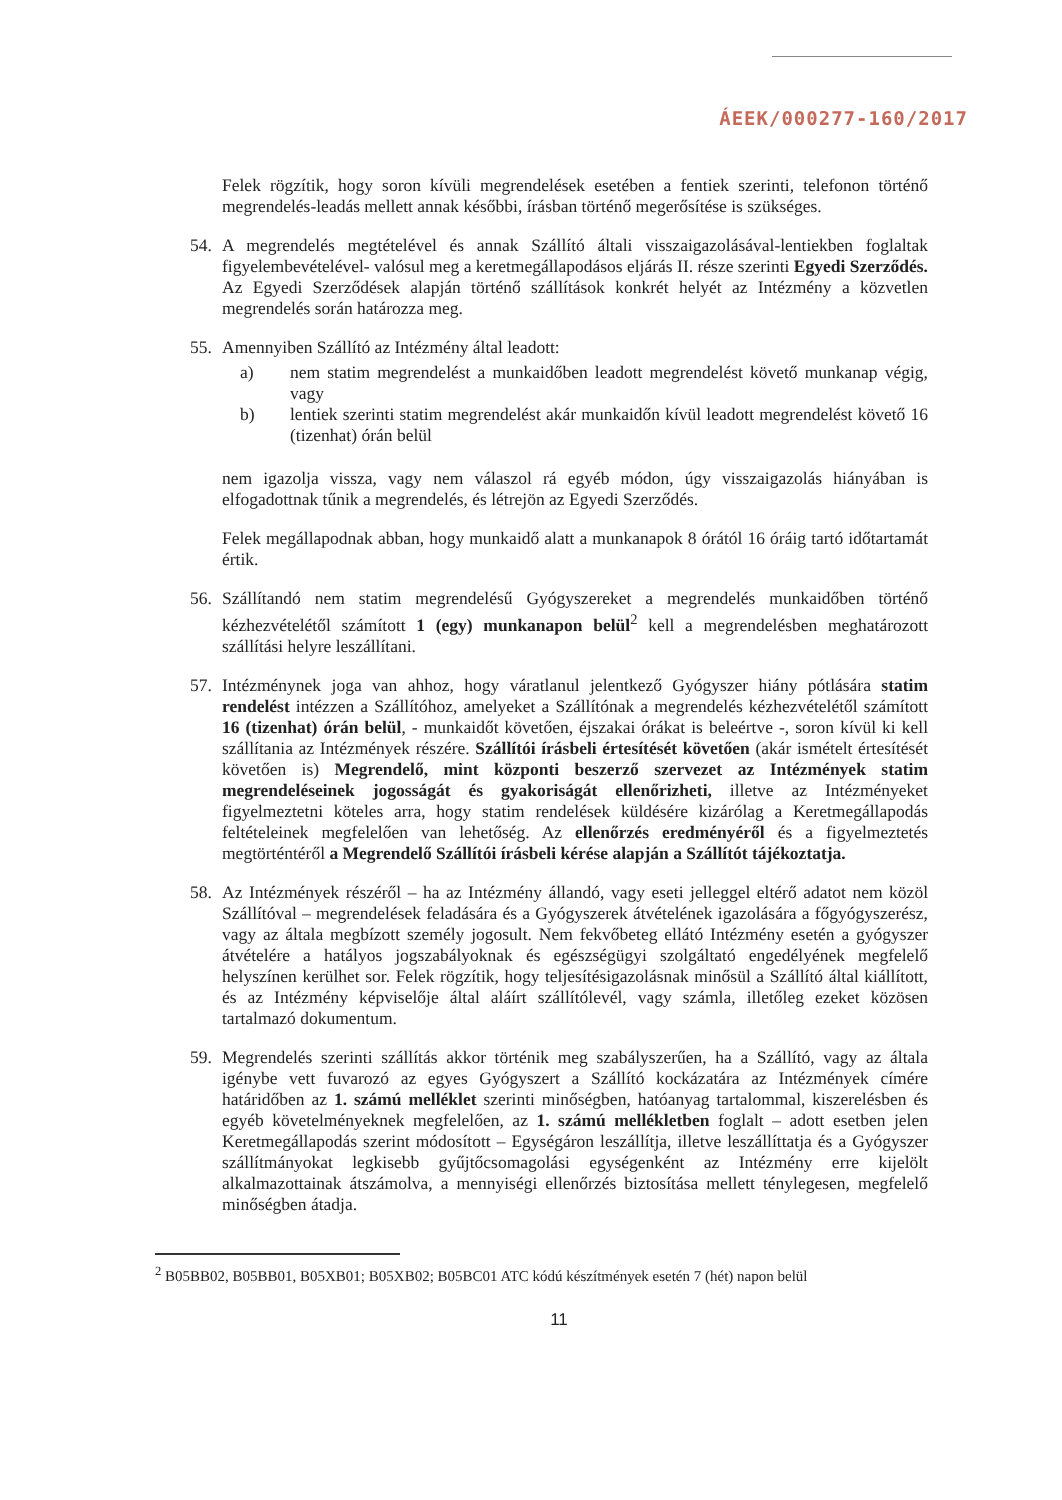ÁEEK/000277-160/2017
Felek rögzítik, hogy soron kívüli megrendelések esetében a fentiek szerinti, telefonon történő megrendelés-leadás mellett annak későbbi, írásban történő megerősítése is szükséges.
54. A megrendelés megtételével és annak Szállító általi visszaigazolásával-lentiekben foglaltak figyelembevételével- valósul meg a keretmegállapodásos eljárás II. része szerinti Egyedi Szerződés. Az Egyedi Szerződések alapján történő szállítások konkrét helyét az Intézmény a közvetlen megrendelés során határozza meg.
55. Amennyiben Szállító az Intézmény által leadott:
a) nem statim megrendelést a munkaidőben leadott megrendelést követő munkanap végig, vagy
b) lentiek szerinti statim megrendelést akár munkaidőn kívül leadott megrendelést követő 16 (tizenhat) órán belül
nem igazolja vissza, vagy nem válaszol rá egyéb módon, úgy visszaigazolás hiányában is elfogadottnak tűnik a megrendelés, és létrejön az Egyedi Szerződés.
Felek megállapodnak abban, hogy munkaidő alatt a munkanapok 8 órától 16 óráig tartó időtartamát értik.
56. Szállítandó nem statim megrendelésű Gyógyszereket a megrendelés munkaidőben történő kézhezvételétől számított 1 (egy) munkanapon belül<sup>2</sup> kell a megrendelésben meghatározott szállítási helyre leszállítani.
57. Intézménynek joga van ahhoz, hogy váratlanul jelentkező Gyógyszer hiány pótlására statim rendelést intézzen a Szállítóhoz, amelyeket a Szállítónak a megrendelés kézhezvételétől számított 16 (tizenhat) órán belül, - munkaidőt követően, éjszakai órákat is beleértve -, soron kívül ki kell szállítania az Intézmények részére. Szállítói írásbeli értesítését követően (akár ismételt értesítését követően is) Megrendelő, mint központi beszerző szervezet az Intézmények statim megrendeléseinek jogosságát és gyakoriságát ellenőrizheti, illetve az Intézményeket figyelmeztetni köteles arra, hogy statim rendelések küldésére kizárólag a Keretmegállapodás feltételeinek megfelelően van lehetőség. Az ellenőrzés eredményéről és a figyelmeztetés megtörténtéről a Megrendelő Szállítói írásbeli kérése alapján a Szállítót tájékoztatja.
58. Az Intézmények részéről – ha az Intézmény állandó, vagy eseti jelleggel eltérő adatot nem közöl Szállítóval – megrendelések feladására és a Gyógyszerek átvételének igazolására a főgyógyszerész, vagy az általa megbízott személy jogosult. Nem fekvőbeteg ellátó Intézmény esetén a gyógyszer átvételére a hatályos jogszabályoknak és egészségügyi szolgáltató engedélyének megfelelő helyszínen kerülhet sor. Felek rögzítik, hogy teljesítésigazolásnak minősül a Szállító által kiállított, és az Intézmény képviselője által aláírt szállítólevél, vagy számla, illetőleg ezeket közösen tartalmazó dokumentum.
59. Megrendelés szerinti szállítás akkor történik meg szabályszerűen, ha a Szállító, vagy az általa igénybe vett fuvarozó az egyes Gyógyszert a Szállító kockázatára az Intézmények címére határidőben az 1. számú melléklet szerinti minőségben, hatóanyag tartalommal, kiszerelésben és egyéb követelményeknek megfelelően, az 1. számú mellékletben foglalt – adott esetben jelen Keretmegállapodás szerint módosított – Egységáron leszállítja, illetve leszállíttatja és a Gyógyszer szállítmányokat legkisebb gyűjtőcsomagolási egységenként az Intézmény erre kijelölt alkalmazottainak átszámolva, a mennyiségi ellenőrzés biztosítása mellett ténylegesen, megfelelő minőségben átadja.
<sup>2</sup> B05BB02, B05BB01, B05XB01; B05XB02; B05BC01 ATC kódú készítmények esetén 7 (hét) napon belül
11